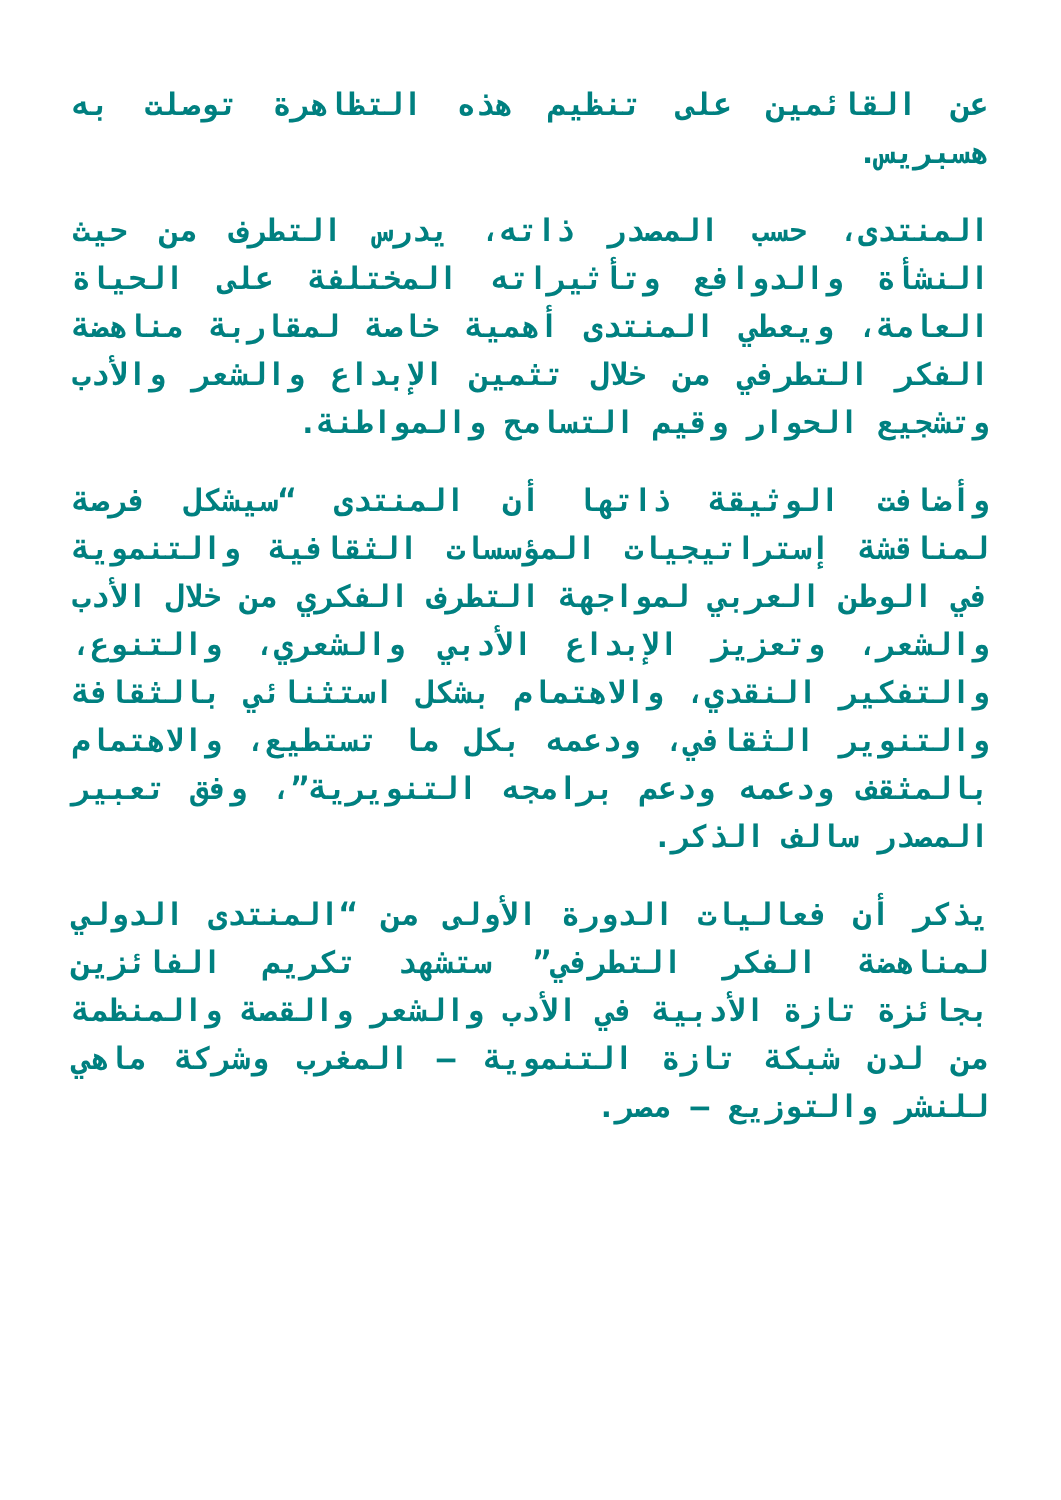عن القائمين على تنظيم هذه التظاهرة توصلت به هسبريس.
المنتدى، حسب المصدر ذاته، يدرس التطرف من حيث النشأة والدوافع وتأثيراته المختلفة على الحياة العامة، ويعطي المنتدى أهمية خاصة لمقاربة مناهضة الفكر التطرفي من خلال تثمين الإبداع والشعر والأدب وتشجيع الحوار وقيم التسامح والمواطنة.
وأضافت الوثيقة ذاتها أن المنتدى “سيشكل فرصة لمناقشة إستراتيجيات المؤسسات الثقافية والتنموية في الوطن العربي لمواجهة التطرف الفكري من خلال الأدب والشعر، وتعزيز الإبداع الأدبي والشعري، والتنوع، والتفكير النقدي، والاهتمام بشكل استثنائي بالثقافة والتنوير الثقافي، ودعمه بكل ما تستطيع، والاهتمام بالمثقف ودعمه ودعم برامجه التنويرية”، وفق تعبير المصدر سالف الذكر.
يذكر أن فعاليات الدورة الأولى من “المنتدى الدولي لمناهضة الفكر التطرفي” ستشهد تكريم الفائزين بجائزة تازة الأدبية في الأدب والشعر والقصة والمنظمة من لدن شبكة تازة التنموية — المغرب وشركة ماهي للنشر والتوزيع – مصر.